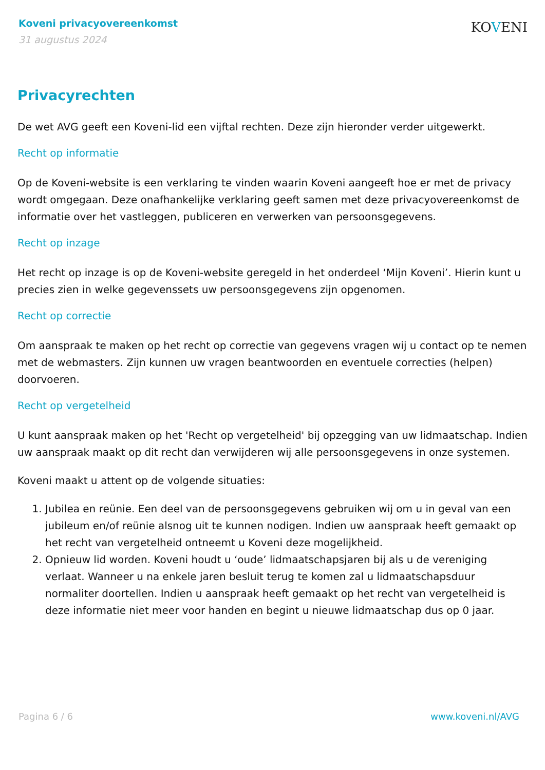Koveni privacyovereenkomst
31 augustus 2024
KOVENI
Privacyrechten
De wet AVG geeft een Koveni-lid een vijftal rechten. Deze zijn hieronder verder uitgewerkt.
Recht op informatie
Op de Koveni-website is een verklaring te vinden waarin Koveni aangeeft hoe er met de privacy wordt omgegaan. Deze onafhankelijke verklaring geeft samen met deze privacyovereenkomst de informatie over het vastleggen, publiceren en verwerken van persoonsgegevens.
Recht op inzage
Het recht op inzage is op de Koveni-website geregeld in het onderdeel ‘Mijn Koveni’. Hierin kunt u precies zien in welke gegevenssets uw persoonsgegevens zijn opgenomen.
Recht op correctie
Om aanspraak te maken op het recht op correctie van gegevens vragen wij u contact op te nemen met de webmasters. Zijn kunnen uw vragen beantwoorden en eventuele correcties (helpen) doorvoeren.
Recht op vergetelheid
U kunt aanspraak maken op het 'Recht op vergetelheid' bij opzegging van uw lidmaatschap. Indien uw aanspraak maakt op dit recht dan verwijderen wij alle persoonsgegevens in onze systemen.
Koveni maakt u attent op de volgende situaties:
1. Jubilea en reünie. Een deel van de persoonsgegevens gebruiken wij om u in geval van een jubileum en/of reünie alsnog uit te kunnen nodigen. Indien uw aanspraak heeft gemaakt op het recht van vergetelheid ontneemt u Koveni deze mogelijkheid.
2. Opnieuw lid worden. Koveni houdt u ‘oude’ lidmaatschapsjaren bij als u de vereniging verlaat. Wanneer u na enkele jaren besluit terug te komen zal u lidmaatschapsduur normaliter doortellen. Indien u aanspraak heeft gemaakt op het recht van vergetelheid is deze informatie niet meer voor handen en begint u nieuwe lidmaatschap dus op 0 jaar.
Pagina 6 / 6 www.koveni.nl/AVG